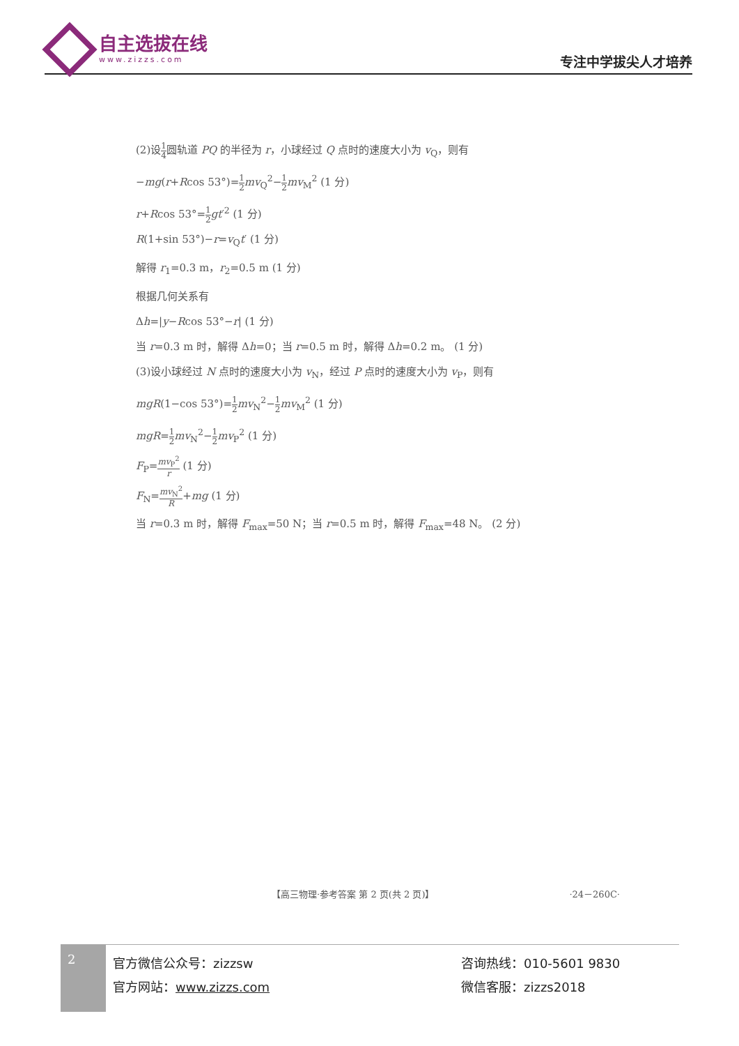自主选拔在线
www.zizzs.com
专注中学拔尖人才培养
(2)设1 4圆轨道 PQ 的半径为 r，小球经过 Q 点时的速度大小为 v<sub>Q</sub>，则有
−mg(r+Rcos 53°)=1 2 mv<sub>Q</sub><sup>2</sup>−1 2 mv<sub>M</sub><sup>2</sup> (1 分)
r+Rcos 53°=1 2 gt′<sup>2</sup> (1 分)
R(1+sin 53°)−r=v<sub>Q</sub>t′ (1 分)
解得 r<sub>1</sub>=0.3 m，r<sub>2</sub>=0.5 m (1 分)
根据几何关系有
Δh=|y−Rcos 53°−r| (1 分)
当 r=0.3 m 时，解得 Δh=0；当 r=0.5 m 时，解得 Δh=0.2 m。 (1 分)
(3)设小球经过 N 点时的速度大小为 v<sub>N</sub>，经过 P 点时的速度大小为 v<sub>P</sub>，则有
mgR(1−cos 53°)=1 2 mv<sub>N</sub><sup>2</sup>−1 2 mv<sub>M</sub><sup>2</sup> (1 分)
mgR=1 2 mv<sub>N</sub><sup>2</sup>−1 2 mv<sub>P</sub><sup>2</sup> (1 分)
F<sub>P</sub>=mv<sub>P</sub><sup>2</sup> r (1 分)
F<sub>N</sub>=mv<sub>N</sub><sup>2</sup> R+mg (1 分)
当 r=0.3 m 时，解得 F<sub>max</sub>=50 N；当 r=0.5 m 时，解得 F<sub>max</sub>=48 N。 (2 分)
【高三物理·参考答案 第 2 页(共 2 页)】 ·24－260C·
2
官方微信公众号：zizzsw
官方网站：www.zizzs.com
咨询热线：010-5601 9830
微信客服：zizzs2018